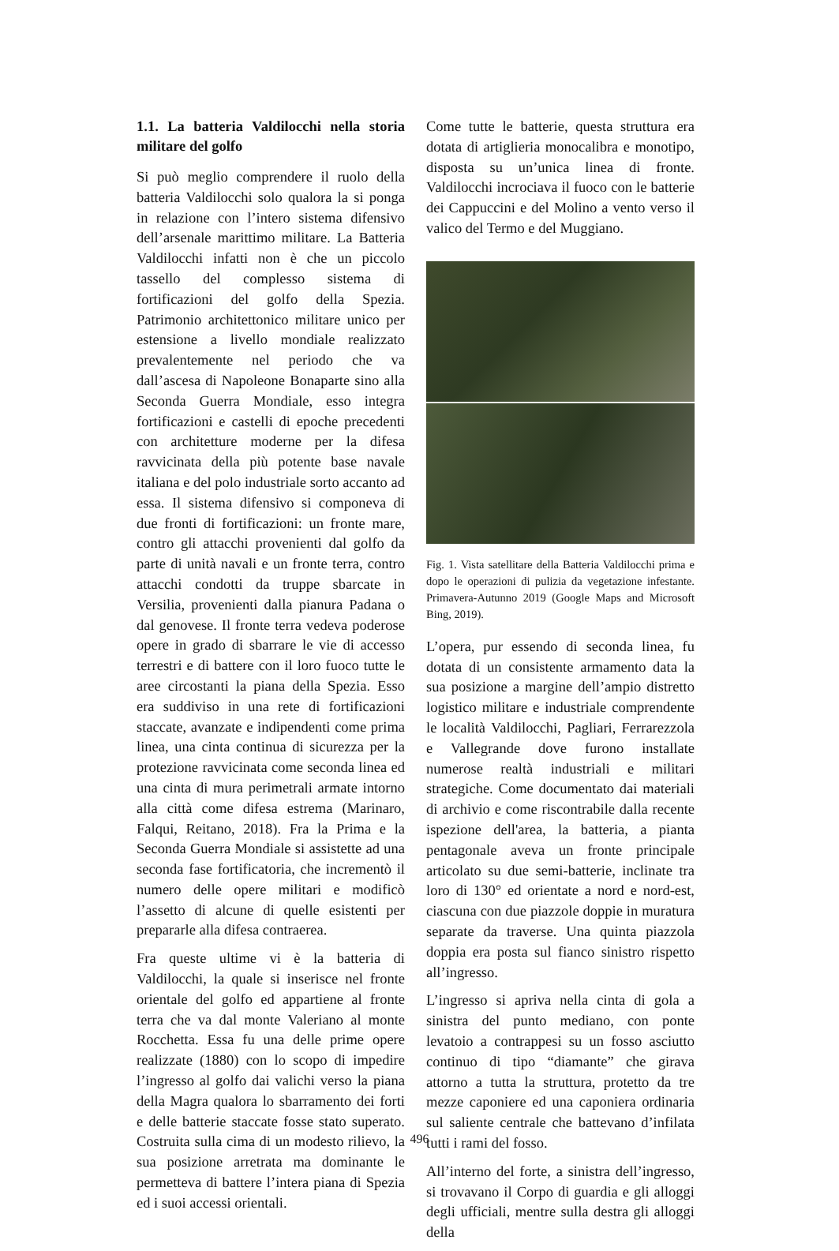1.1. La batteria Valdilocchi nella storia militare del golfo
Si può meglio comprendere il ruolo della batteria Valdilocchi solo qualora la si ponga in relazione con l’intero sistema difensivo dell’arsenale marittimo militare. La Batteria Valdilocchi infatti non è che un piccolo tassello del complesso sistema di fortificazioni del golfo della Spezia. Patrimonio architettonico militare unico per estensione a livello mondiale realizzato prevalentemente nel periodo che va dall’ascesa di Napoleone Bonaparte sino alla Seconda Guerra Mondiale, esso integra fortificazioni e castelli di epoche precedenti con architetture moderne per la difesa ravvicinata della più potente base navale italiana e del polo industriale sorto accanto ad essa. Il sistema difensivo si componeva di due fronti di fortificazioni: un fronte mare, contro gli attacchi provenienti dal golfo da parte di unità navali e un fronte terra, contro attacchi condotti da truppe sbarcate in Versilia, provenienti dalla pianura Padana o dal genovese. Il fronte terra vedeva poderose opere in grado di sbarrare le vie di accesso terrestri e di battere con il loro fuoco tutte le aree circostanti la piana della Spezia. Esso era suddiviso in una rete di fortificazioni staccate, avanzate e indipendenti come prima linea, una cinta continua di sicurezza per la protezione ravvicinata come seconda linea ed una cinta di mura perimetrali armate intorno alla città come difesa estrema (Marinaro, Falqui, Reitano, 2018). Fra la Prima e la Seconda Guerra Mondiale si assistette ad una seconda fase fortificatoria, che incrementò il numero delle opere militari e modificò l’assetto di alcune di quelle esistenti per prepararle alla difesa contraerea.
Fra queste ultime vi è la batteria di Valdilocchi, la quale si inserisce nel fronte orientale del golfo ed appartiene al fronte terra che va dal monte Valeriano al monte Rocchetta. Essa fu una delle prime opere realizzate (1880) con lo scopo di impedire l’ingresso al golfo dai valichi verso la piana della Magra qualora lo sbarramento dei forti e delle batterie staccate fosse stato superato. Costruita sulla cima di un modesto rilievo, la sua posizione arretrata ma dominante le permetteva di battere l’intera piana di Spezia ed i suoi accessi orientali.
Come tutte le batterie, questa struttura era dotata di artiglieria monocalibra e monotipo, disposta su un’unica linea di fronte. Valdilocchi incrociava il fuoco con le batterie dei Cappuccini e del Molino a vento verso il valico del Termo e del Muggiano.
Fig. 1. Vista satellitare della Batteria Valdilocchi prima e dopo le operazioni di pulizia da vegetazione infestante. Primavera-Autunno 2019 (Google Maps and Microsoft Bing, 2019).
L’opera, pur essendo di seconda linea, fu dotata di un consistente armamento data la sua posizione a margine dell’ampio distretto logistico militare e industriale comprendente le località Valdilocchi, Pagliari, Ferrarezzola e Vallegrande dove furono installate numerose realtà industriali e militari strategiche. Come documentato dai materiali di archivio e come riscontrabile dalla recente ispezione dell'area, la batteria, a pianta pentagonale aveva un fronte principale articolato su due semi-batterie, inclinate tra loro di 130° ed orientate a nord e nord-est, ciascuna con due piazzole doppie in muratura separate da traverse. Una quinta piazzola doppia era posta sul fianco sinistro rispetto all’ingresso.
L’ingresso si apriva nella cinta di gola a sinistra del punto mediano, con ponte levatoio a contrappesi su un fosso asciutto continuo di tipo “diamante” che girava attorno a tutta la struttura, protetto da tre mezze caponiere ed una caponiera ordinaria sul saliente centrale che battevano d’infilata tutti i rami del fosso.
All’interno del forte, a sinistra dell’ingresso, si trovavano il Corpo di guardia e gli alloggi degli ufficiali, mentre sulla destra gli alloggi della
496